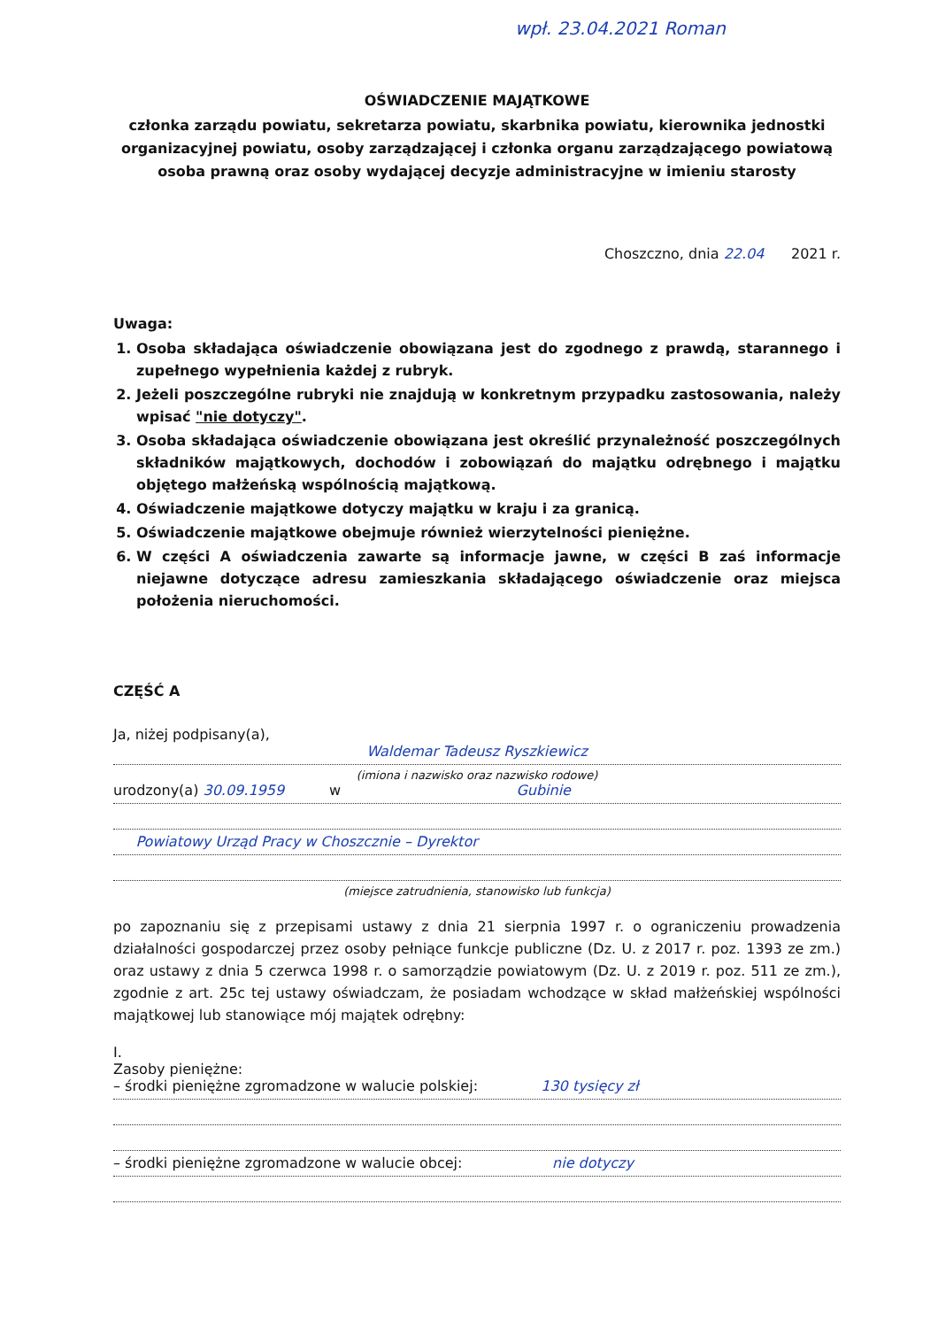wpł. 23.04.2021 Roman
OŚWIADCZENIE MAJĄTKOWE
członka zarządu powiatu, sekretarza powiatu, skarbnika powiatu, kierownika jednostki organizacyjnej powiatu, osoby zarządzającej i członka organu zarządzającego powiatową osoba prawną oraz osoby wydającej decyzje administracyjne w imieniu starosty
Choszczno, dnia 22.04 2021 r.
Uwaga:
1. Osoba składająca oświadczenie obowiązana jest do zgodnego z prawdą, starannego i zupełnego wypełnienia każdej z rubryk.
2. Jeżeli poszczególne rubryki nie znajdują w konkretnym przypadku zastosowania, należy wpisać "nie dotyczy".
3. Osoba składająca oświadczenie obowiązana jest określić przynależność poszczególnych składników majątkowych, dochodów i zobowiązań do majątku odrębnego i majątku objętego małżeńską wspólnością majątkową.
4. Oświadczenie majątkowe dotyczy majątku w kraju i za granicą.
5. Oświadczenie majątkowe obejmuje również wierzytelności pieniężne.
6. W części A oświadczenia zawarte są informacje jawne, w części B zaś informacje niejawne dotyczące adresu zamieszkania składającego oświadczenie oraz miejsca położenia nieruchomości.
CZĘŚĆ A
Ja, niżej podpisany(a),
Waldemar Tadeusz Ryszkiewicz
(imiona i nazwisko oraz nazwisko rodowe)
urodzony(a) 30.09.1959 w Gubinie
Powiatowy Urząd Pracy w Choszcznie – Dyrektor
(miejsce zatrudnienia, stanowisko lub funkcja)
po zapoznaniu się z przepisami ustawy z dnia 21 sierpnia 1997 r. o ograniczeniu prowadzenia działalności gospodarczej przez osoby pełniące funkcje publiczne (Dz. U. z 2017 r. poz. 1393 ze zm.) oraz ustawy z dnia 5 czerwca 1998 r. o samorządzie powiatowym (Dz. U. z 2019 r. poz. 511 ze zm.), zgodnie z art. 25c tej ustawy oświadczam, że posiadam wchodzące w skład małżeńskiej wspólności majątkowej lub stanowiące mój majątek odrębny:
I.
Zasoby pieniężne:
– środki pieniężne zgromadzone w walucie polskiej: 130 tysięcy zł
– środki pieniężne zgromadzone w walucie obcej: nie dotyczy